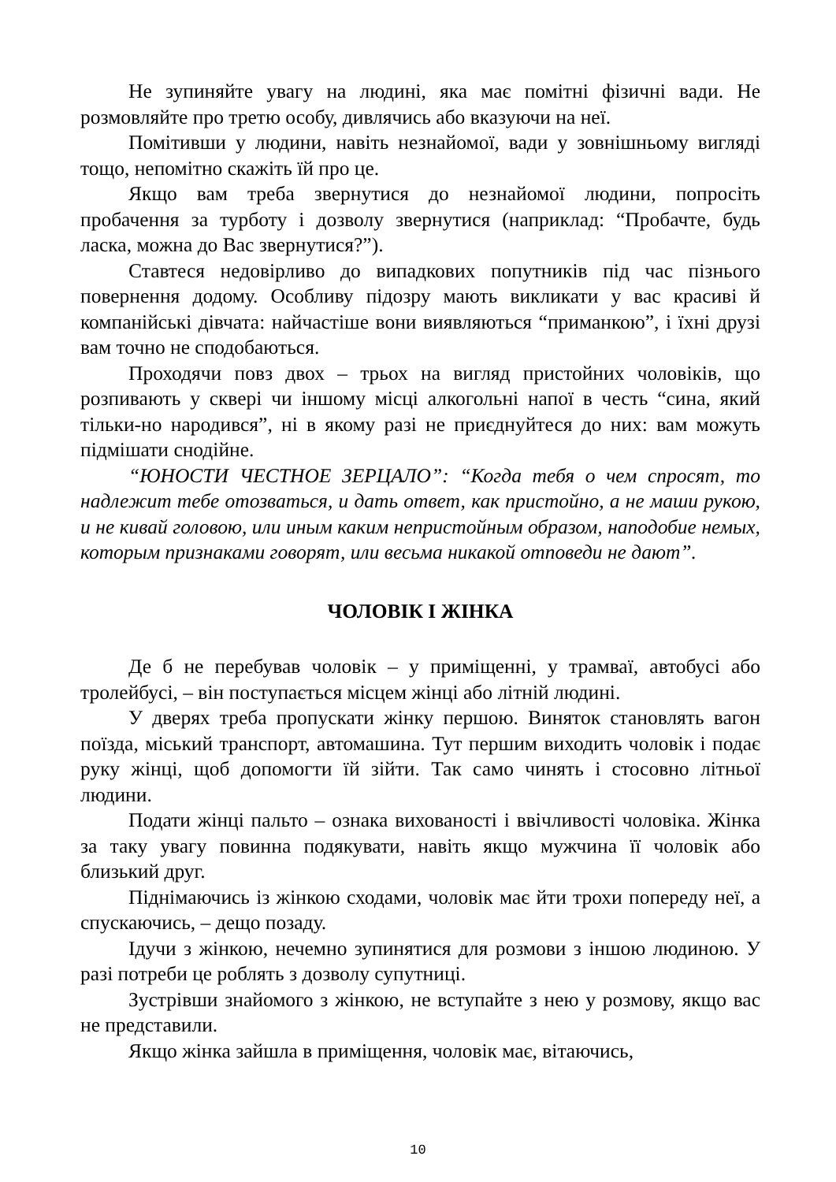Не зупиняйте увагу на людині, яка має помітні фізичні вади. Не розмовляйте про третю особу, дивлячись або вказуючи на неї.
Помітивши у людини, навіть незнайомої, вади у зовнішньому вигляді тощо, непомітно скажіть їй про це.
Якщо вам треба звернутися до незнайомої людини, попросіть пробачення за турботу і дозволу звернутися (наприклад: “Пробачте, будь ласка, можна до Вас звернутися?”).
Ставтеся недовірливо до випадкових попутників під час пізнього повернення додому. Особливу підозру мають викликати у вас красиві й компанійські дівчата: найчастіше вони виявляються “приманкою”, і їхні друзі вам точно не сподобаються.
Проходячи повз двох – трьох на вигляд пристойних чоловіків, що розпивають у сквері чи іншому місці алкогольні напої в честь “сина, який тільки-но народився”, ні в якому разі не приєднуйтеся до них: вам можуть підмішати снодійне.
“ЮНОСТИ ЧЕСТНОЕ ЗЕРЦАЛО”: “Когда тебя о чем спросят, то надлежит тебе отозваться, и дать ответ, как пристойно, а не маши рукою, и не кивай головою, или иным каким непристойным образом, наподобие немых, которым признаками говорят, или весьма никакой отповеди не дают”.
ЧОЛОВІК І ЖІНКА
Де б не перебував чоловік – у приміщенні, у трамваї, автобусі або тролейбусі, – він поступається місцем жінці або літній людині.
У дверях треба пропускати жінку першою. Виняток становлять вагон поїзда, міський транспорт, автомашина. Тут першим виходить чоловік і подає руку жінці, щоб допомогти їй зійти. Так само чинять і стосовно літньої людини.
Подати жінці пальто – ознака вихованості і ввічливості чоловіка. Жінка за таку увагу повинна подякувати, навіть якщо мужчина її чоловік або близький друг.
Піднімаючись із жінкою сходами, чоловік має йти трохи попереду неї, а спускаючись, – дещо позаду.
Ідучи з жінкою, нечемно зупинятися для розмови з іншою людиною. У разі потреби це роблять з дозволу супутниці.
Зустрівши знайомого з жінкою, не вступайте з нею у розмову, якщо вас не представили.
Якщо жінка зайшла в приміщення, чоловік має, вітаючись,
10